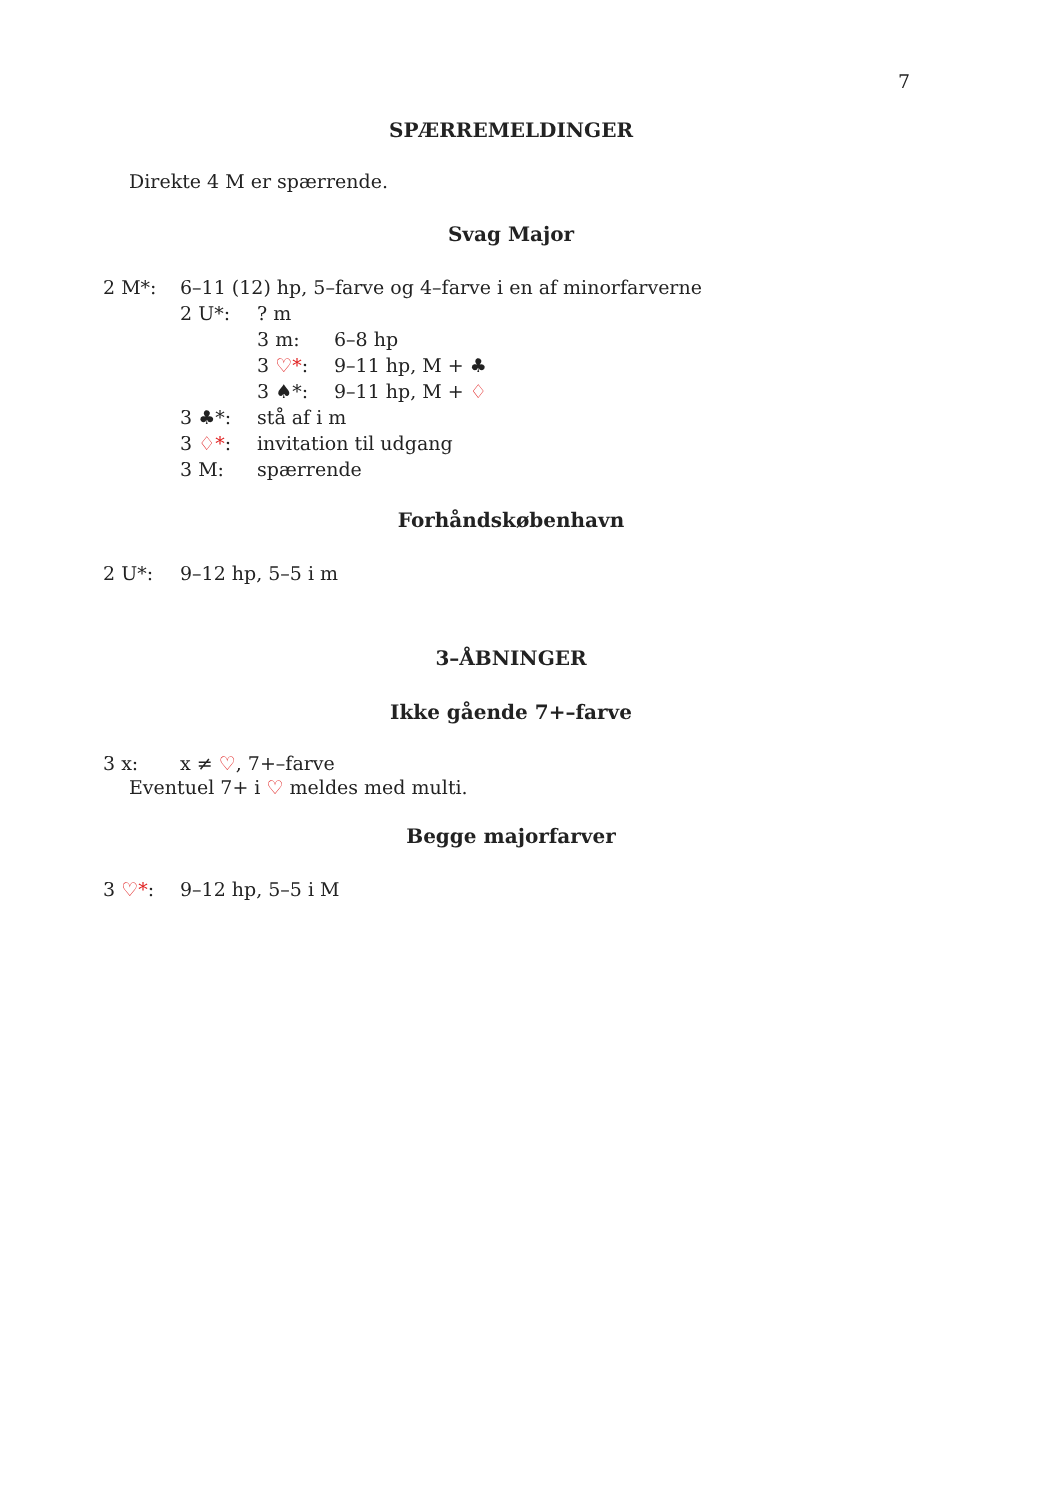7
SPÆRREMELDINGER
Direkte 4 M er spærrende.
Svag Major
2 M*: 6–11 (12) hp, 5–farve og 4–farve i en af minorfarverne
2 U*:? m
3 m: 6–8 hp
3 ♡*: 9–11 hp, M + ♣
3 ♠*: 9–11 hp, M + ♢
3 ♣*: stå af i m
3 ♢*: invitation til udgang
3 M: spærrende
Forhåndskøbenhavn
2 U*: 9–12 hp, 5–5 i m
3–ÅBNINGER
Ikke gående 7+–farve
3 x: x ≠ ♡, 7+–farve
Eventuel 7+ i ♡ meldes med multi.
Begge majorfarver
3 ♡*: 9–12 hp, 5–5 i M